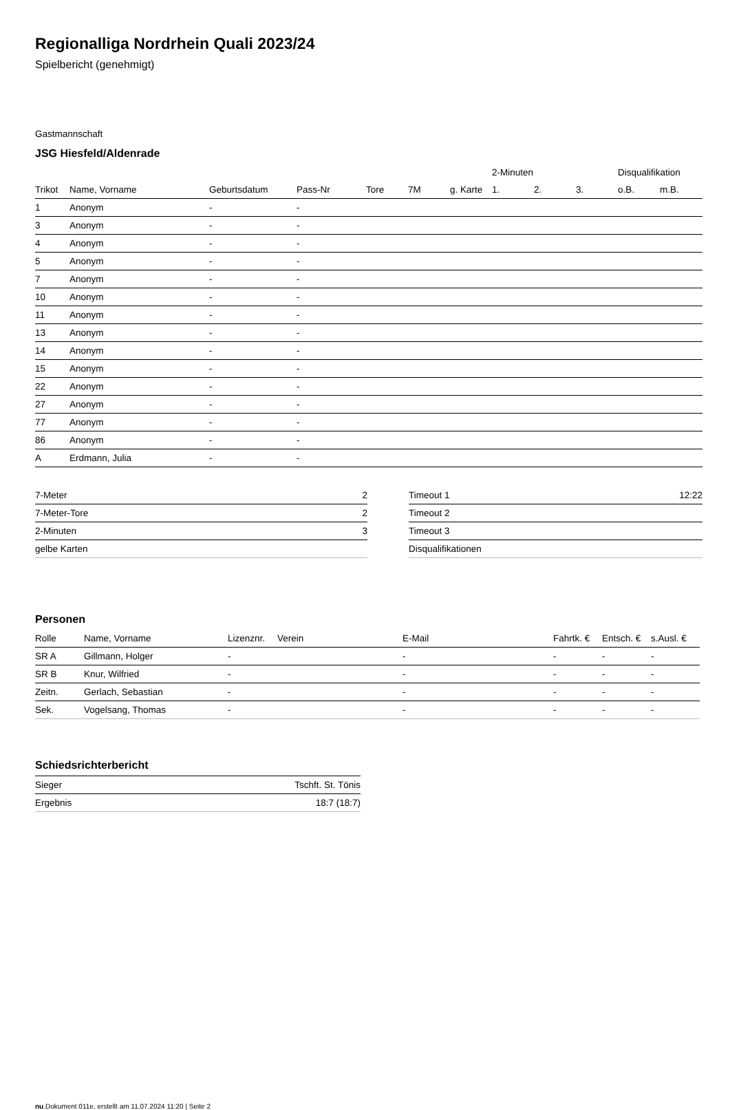Regionalliga Nordrhein Quali 2023/24
Spielbericht (genehmigt)
Gastmannschaft
JSG Hiesfeld/Aldenrade
| | | | | | | | | 2-Minuten | | | Disqualifikation | |
| --- | --- | --- | --- | --- | --- | --- | --- | --- | --- | --- | --- | --- |
| Trikot | Name, Vorname | Geburtsdatum | Pass-Nr | Tore | 7M | g. Karte | | 1. | 2. | 3. | o.B. | m.B. |
| 1 | Anonym | - | - | | | | | | | | | |
| 3 | Anonym | - | - | | | | | | | | | |
| 4 | Anonym | - | - | | | | | | | | | |
| 5 | Anonym | - | - | | | | | | | | | |
| 7 | Anonym | - | - | | | | | | | | | |
| 10 | Anonym | - | - | | | | | | | | | |
| 11 | Anonym | - | - | | | | | | | | | |
| 13 | Anonym | - | - | | | | | | | | | |
| 14 | Anonym | - | - | | | | | | | | | |
| 15 | Anonym | - | - | | | | | | | | | |
| 22 | Anonym | - | - | | | | | | | | | |
| 27 | Anonym | - | - | | | | | | | | | |
| 77 | Anonym | - | - | | | | | | | | | |
| 86 | Anonym | - | - | | | | | | | | | |
| A | Erdmann, Julia | - | - | | | | | | | | | |
| 7-Meter | 2 |
| 7-Meter-Tore | 2 |
| 2-Minuten | 3 |
| gelbe Karten | |
| Timeout 1 | 12:22 |
| Timeout 2 | |
| Timeout 3 | |
| Disqualifikationen | |
Personen
| Rolle | Name, Vorname | Lizenznr. | Verein | E-Mail | Fahrtk. € | Entsch. € | s.Ausl. € |
| --- | --- | --- | --- | --- | --- | --- | --- |
| SR A | Gillmann, Holger | - | | - | - | - | - |
| SR B | Knur, Wilfried | - | | - | - | - | - |
| Zeitn. | Gerlach, Sebastian | - | | - | - | - | - |
| Sek. | Vogelsang, Thomas | - | | - | - | - | - |
Schiedsrichterbericht
| Sieger | Tschft. St. Tönis |
| Ergebnis | 18:7 (18:7) |
nu.Dokument 011e, erstellt am 11.07.2024 11:20 | Seite 2